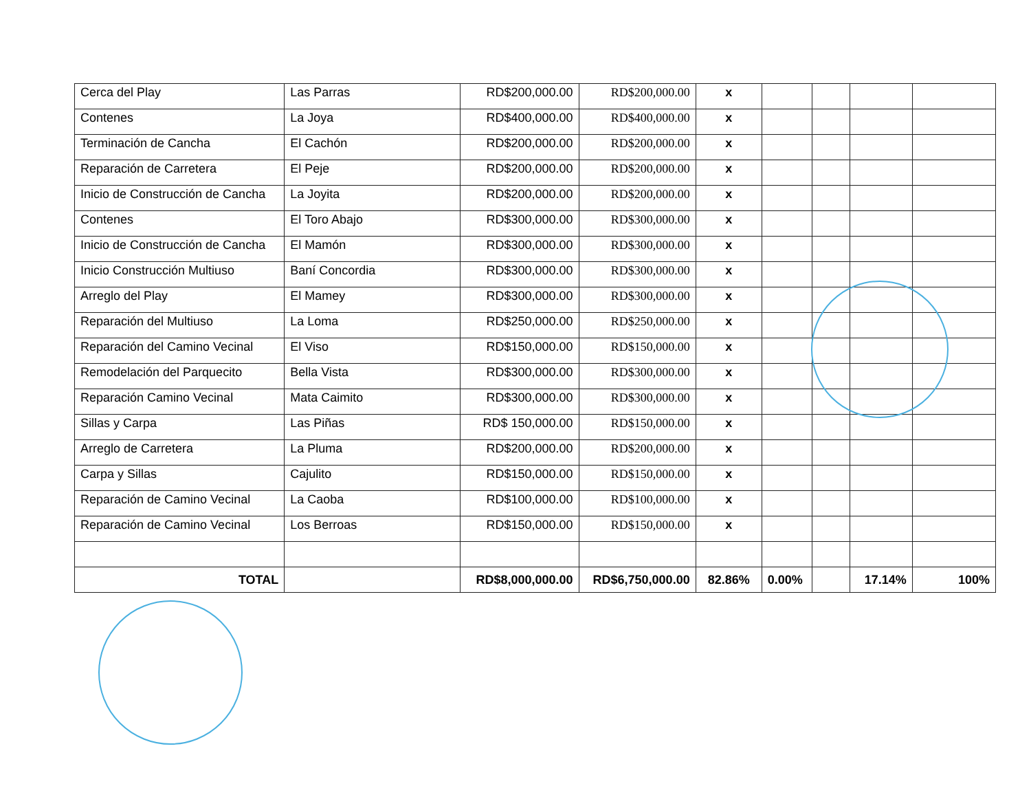| Cerca del Play | Las Parras | RD$200,000.00 | RD$200,000.00 | x | | | | |
| Contenes | La Joya | RD$400,000.00 | RD$400,000.00 | x | | | | |
| Terminación de Cancha | El Cachón | RD$200,000.00 | RD$200,000.00 | x | | | | |
| Reparación de Carretera | El Peje | RD$200,000.00 | RD$200,000.00 | x | | | | |
| Inicio de Construcción de Cancha | La Joyita | RD$200,000.00 | RD$200,000.00 | x | | | | |
| Contenes | El Toro Abajo | RD$300,000.00 | RD$300,000.00 | x | | | | |
| Inicio de Construcción de Cancha | El Mamón | RD$300,000.00 | RD$300,000.00 | x | | | | |
| Inicio Construcción Multiuso | Baní Concordia | RD$300,000.00 | RD$300,000.00 | x | | | | |
| Arreglo del Play | El Mamey | RD$300,000.00 | RD$300,000.00 | x | | | | |
| Reparación del Multiuso | La Loma | RD$250,000.00 | RD$250,000.00 | x | | | | |
| Reparación del Camino Vecinal | El Viso | RD$150,000.00 | RD$150,000.00 | x | | | | |
| Remodelación del Parquecito | Bella Vista | RD$300,000.00 | RD$300,000.00 | x | | | | |
| Reparación Camino Vecinal | Mata Caimito | RD$300,000.00 | RD$300,000.00 | x | | | | |
| Sillas y Carpa | Las Piñas | RD$ 150,000.00 | RD$150,000.00 | x | | | | |
| Arreglo de Carretera | La Pluma | RD$200,000.00 | RD$200,000.00 | x | | | | |
| Carpa y Sillas | Cajulito | RD$150,000.00 | RD$150,000.00 | x | | | | |
| Reparación de Camino Vecinal | La Caoba | RD$100,000.00 | RD$100,000.00 | x | | | | |
| Reparación de Camino Vecinal | Los Berroas | RD$150,000.00 | RD$150,000.00 | x | | | | |
| TOTAL | | RD$8,000,000.00 | RD$6,750,000.00 | 82.86% | 0.00% | | 17.14% | 100% |